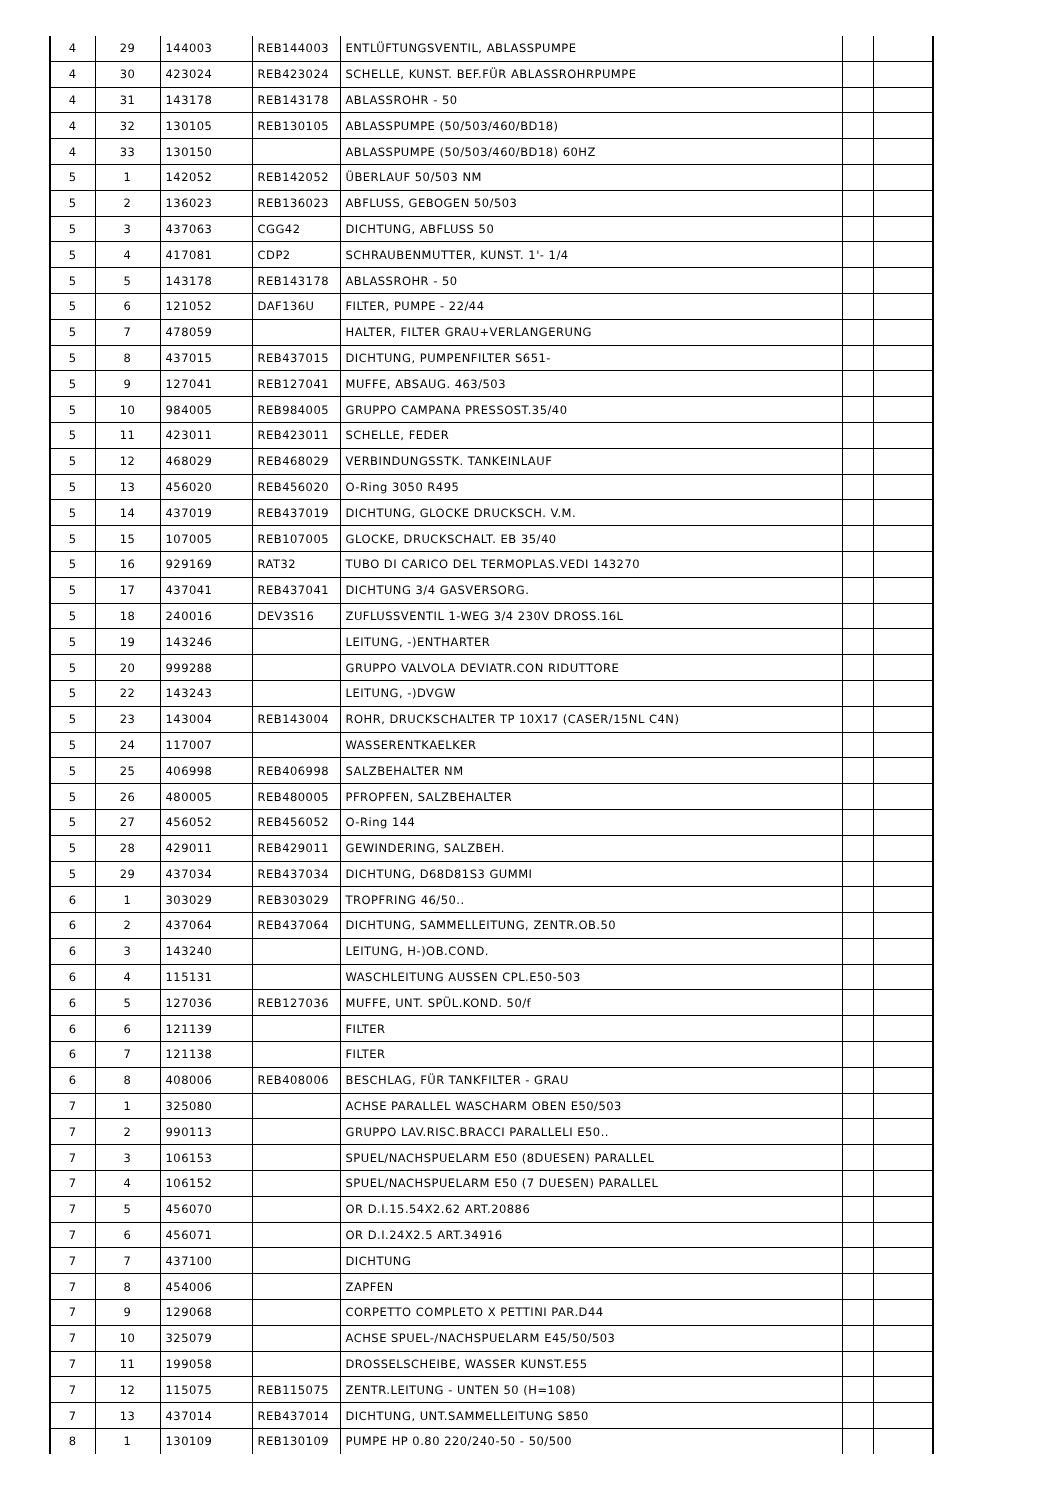| 4 | 29 | 144003 | REB144003 | ENTLÜFTUNGSVENTIL, ABLASSPUMPE | | |
| 4 | 30 | 423024 | REB423024 | SCHELLE, KUNST. BEF.FÜR ABLASSROHRPUMPE | | |
| 4 | 31 | 143178 | REB143178 | ABLASSROHR - 50 | | |
| 4 | 32 | 130105 | REB130105 | ABLASSPUMPE (50/503/460/BD18) | | |
| 4 | 33 | 130150 | | ABLASSPUMPE (50/503/460/BD18) 60HZ | | |
| 5 | 1 | 142052 | REB142052 | ÜBERLAUF 50/503 NM | | |
| 5 | 2 | 136023 | REB136023 | ABFLUSS, GEBOGEN 50/503 | | |
| 5 | 3 | 437063 | CGG42 | DICHTUNG, ABFLUSS 50 | | |
| 5 | 4 | 417081 | CDP2 | SCHRAUBENMUTTER, KUNST. 1'- 1/4 | | |
| 5 | 5 | 143178 | REB143178 | ABLASSROHR - 50 | | |
| 5 | 6 | 121052 | DAF136U | FILTER, PUMPE - 22/44 | | |
| 5 | 7 | 478059 | | HALTER, FILTER GRAU+VERLANGERUNG | | |
| 5 | 8 | 437015 | REB437015 | DICHTUNG, PUMPENFILTER S651- | | |
| 5 | 9 | 127041 | REB127041 | MUFFE, ABSAUG. 463/503 | | |
| 5 | 10 | 984005 | REB984005 | GRUPPO CAMPANA PRESSOST.35/40 | | |
| 5 | 11 | 423011 | REB423011 | SCHELLE, FEDER | | |
| 5 | 12 | 468029 | REB468029 | VERBINDUNGSSTK. TANKEINLAUF | | |
| 5 | 13 | 456020 | REB456020 | O-Ring 3050 R495 | | |
| 5 | 14 | 437019 | REB437019 | DICHTUNG, GLOCKE DRUCKSCH. V.M. | | |
| 5 | 15 | 107005 | REB107005 | GLOCKE, DRUCKSCHALT. EB 35/40 | | |
| 5 | 16 | 929169 | RAT32 | TUBO DI CARICO DEL TERMOPLAS.VEDI 143270 | | |
| 5 | 17 | 437041 | REB437041 | DICHTUNG 3/4 GASVERSORG. | | |
| 5 | 18 | 240016 | DEV3S16 | ZUFLUSSVENTIL 1-WEG 3/4 230V DROSS.16L | | |
| 5 | 19 | 143246 | | LEITUNG, -)ENTHARTER | | |
| 5 | 20 | 999288 | | GRUPPO VALVOLA DEVIATR.CON RIDUTTORE | | |
| 5 | 22 | 143243 | | LEITUNG, -)DVGW | | |
| 5 | 23 | 143004 | REB143004 | ROHR, DRUCKSCHALTER TP 10X17 (CASER/15NL C4N) | | |
| 5 | 24 | 117007 | | WASSERENTKAELKER | | |
| 5 | 25 | 406998 | REB406998 | SALZBEHALTER NM | | |
| 5 | 26 | 480005 | REB480005 | PFROPFEN, SALZBEHALTER | | |
| 5 | 27 | 456052 | REB456052 | O-Ring 144 | | |
| 5 | 28 | 429011 | REB429011 | GEWINDERING, SALZBEH. | | |
| 5 | 29 | 437034 | REB437034 | DICHTUNG, D68D81S3 GUMMI | | |
| 6 | 1 | 303029 | REB303029 | TROPFRING 46/50.. | | |
| 6 | 2 | 437064 | REB437064 | DICHTUNG, SAMMELLEITUNG, ZENTR.OB.50 | | |
| 6 | 3 | 143240 | | LEITUNG, H-)OB.COND. | | |
| 6 | 4 | 115131 | | WASCHLEITUNG AUSSEN CPL.E50-503 | | |
| 6 | 5 | 127036 | REB127036 | MUFFE, UNT. SPÜL.KOND. 50/f | | |
| 6 | 6 | 121139 | | FILTER | | |
| 6 | 7 | 121138 | | FILTER | | |
| 6 | 8 | 408006 | REB408006 | BESCHLAG, FÜR TANKFILTER - GRAU | | |
| 7 | 1 | 325080 | | ACHSE PARALLEL WASCHARM OBEN E50/503 | | |
| 7 | 2 | 990113 | | GRUPPO LAV.RISC.BRACCI PARALLELI E50.. | | |
| 7 | 3 | 106153 | | SPUEL/NACHSPUELARM E50 (8DUESEN) PARALLEL | | |
| 7 | 4 | 106152 | | SPUEL/NACHSPUELARM E50 (7 DUESEN) PARALLEL | | |
| 7 | 5 | 456070 | | OR D.I.15.54X2.62 ART.20886 | | |
| 7 | 6 | 456071 | | OR D.I.24X2.5 ART.34916 | | |
| 7 | 7 | 437100 | | DICHTUNG | | |
| 7 | 8 | 454006 | | ZAPFEN | | |
| 7 | 9 | 129068 | | CORPETTO COMPLETO X PETTINI PAR.D44 | | |
| 7 | 10 | 325079 | | ACHSE SPUEL-/NACHSPUELARM E45/50/503 | | |
| 7 | 11 | 199058 | | DROSSELSCHEIBE, WASSER KUNST.E55 | | |
| 7 | 12 | 115075 | REB115075 | ZENTR.LEITUNG - UNTEN 50 (H=108) | | |
| 7 | 13 | 437014 | REB437014 | DICHTUNG, UNT.SAMMELLEITUNG S850 | | |
| 8 | 1 | 130109 | REB130109 | PUMPE HP 0.80 220/240-50 - 50/500 | | |